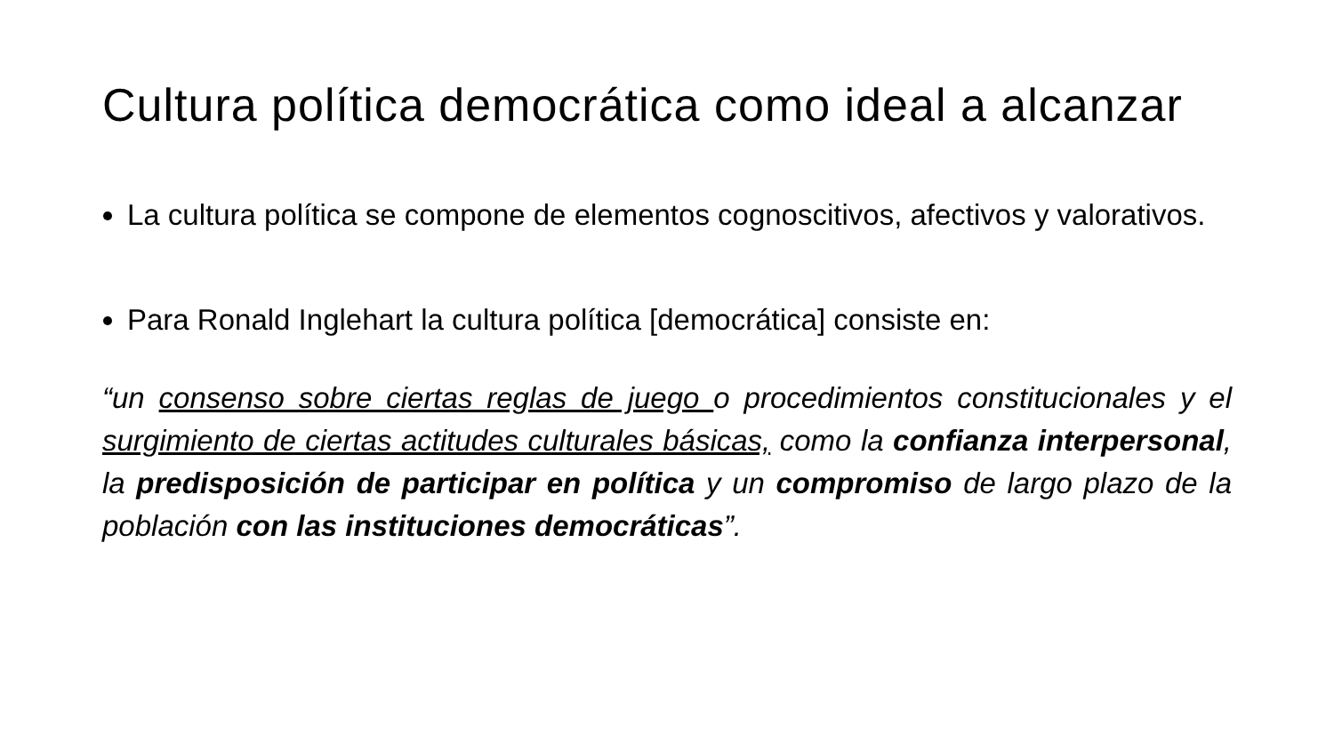Cultura política democrática como ideal a alcanzar
La cultura política se compone de elementos cognoscitivos, afectivos y valorativos.
Para Ronald Inglehart la cultura política [democrática] consiste en:
“un consenso sobre ciertas reglas de juego o procedimientos constitucionales y el surgimiento de ciertas actitudes culturales básicas, como la confianza interpersonal, la predisposición de participar en política y un compromiso de largo plazo de la población con las instituciones democráticas”.